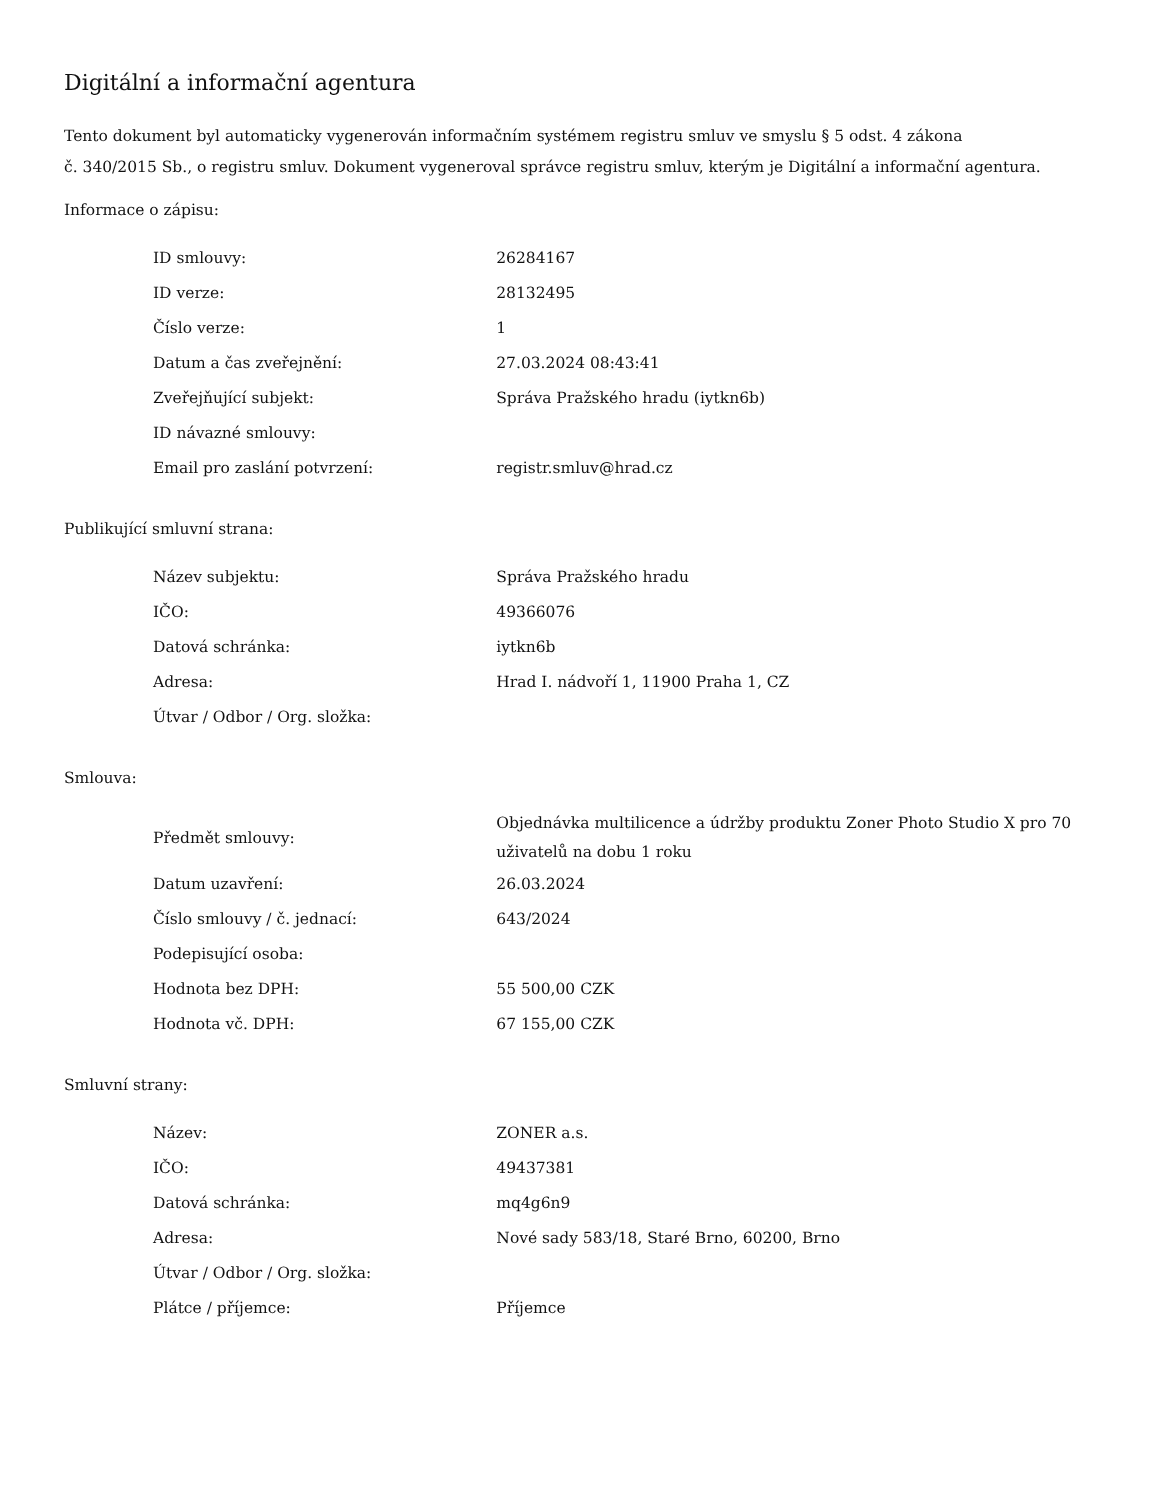Digitální a informační agentura
Tento dokument byl automaticky vygenerován informačním systémem registru smluv ve smyslu § 5 odst. 4 zákona
č. 340/2015 Sb., o registru smluv. Dokument vygeneroval správce registru smluv, kterým je Digitální a informační agentura.
Informace o zápisu:
| ID smlouvy: | 26284167 |
| ID verze: | 28132495 |
| Číslo verze: | 1 |
| Datum a čas zveřejnění: | 27.03.2024 08:43:41 |
| Zveřejňující subjekt: | Správa Pražského hradu (iytkn6b) |
| ID návazné smlouvy: | |
| Email pro zaslání potvrzení: | registr.smluv@hrad.cz |
Publikující smluvní strana:
| Název subjektu: | Správa Pražského hradu |
| IČO: | 49366076 |
| Datová schránka: | iytkn6b |
| Adresa: | Hrad I. nádvoří 1, 11900 Praha 1, CZ |
| Útvar / Odbor / Org. složka: | |
Smlouva:
| Předmět smlouvy: | Objednávka multilicence a údržby produktu Zoner Photo Studio X pro 70 uživatelů na dobu 1 roku |
| Datum uzavření: | 26.03.2024 |
| Číslo smlouvy / č. jednací: | 643/2024 |
| Podepisující osoba: | |
| Hodnota bez DPH: | 55 500,00 CZK |
| Hodnota vč. DPH: | 67 155,00 CZK |
Smluvní strany:
| Název: | ZONER a.s. |
| IČO: | 49437381 |
| Datová schránka: | mq4g6n9 |
| Adresa: | Nové sady 583/18, Staré Brno, 60200, Brno |
| Útvar / Odbor / Org. složka: | |
| Plátce / příjemce: | Příjemce |